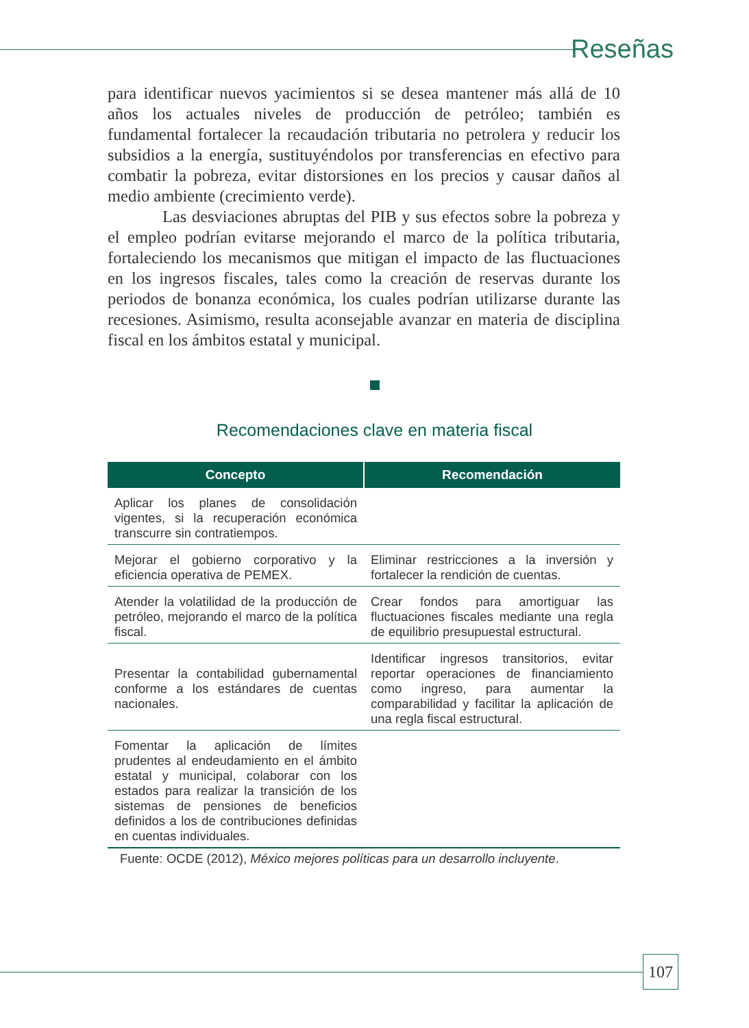Reseñas
para identificar nuevos yacimientos si se desea mantener más allá de 10 años los actuales niveles de producción de petróleo; también es fundamental fortalecer la recaudación tributaria no petrolera y reducir los subsidios a la energía, sustituyéndolos por transferencias en efectivo para combatir la pobreza, evitar distorsiones en los precios y causar daños al medio ambiente (crecimiento verde).
Las desviaciones abruptas del PIB y sus efectos sobre la pobreza y el empleo podrían evitarse mejorando el marco de la política tributaria, fortaleciendo los mecanismos que mitigan el impacto de las fluctuaciones en los ingresos fiscales, tales como la creación de reservas durante los periodos de bonanza económica, los cuales podrían utilizarse durante las recesiones. Asimismo, resulta aconsejable avanzar en materia de disciplina fiscal en los ámbitos estatal y municipal.
Recomendaciones clave en materia fiscal
| Concepto | Recomendación |
| --- | --- |
| Aplicar los planes de consolidación vigentes, si la recuperación económica transcurre sin contratiempos. | |
| Mejorar el gobierno corporativo y la eficiencia operativa de PEMEX. | Eliminar restricciones a la inversión y fortalecer la rendición de cuentas. |
| Atender la volatilidad de la producción de petróleo, mejorando el marco de la política fiscal. | Crear fondos para amortiguar las fluctuaciones fiscales mediante una regla de equilibrio presupuestal estructural. |
| Presentar la contabilidad gubernamental conforme a los estándares de cuentas nacionales. | Identificar ingresos transitorios, evitar reportar operaciones de financiamiento como ingreso, para aumentar la comparabilidad y facilitar la aplicación de una regla fiscal estructural. |
| Fomentar la aplicación de límites prudentes al endeudamiento en el ámbito estatal y municipal, colaborar con los estados para realizar la transición de los sistemas de pensiones de beneficios definidos a los de contribuciones definidas en cuentas individuales. | |
Fuente: OCDE (2012), México mejores políticas para un desarrollo incluyente.
107